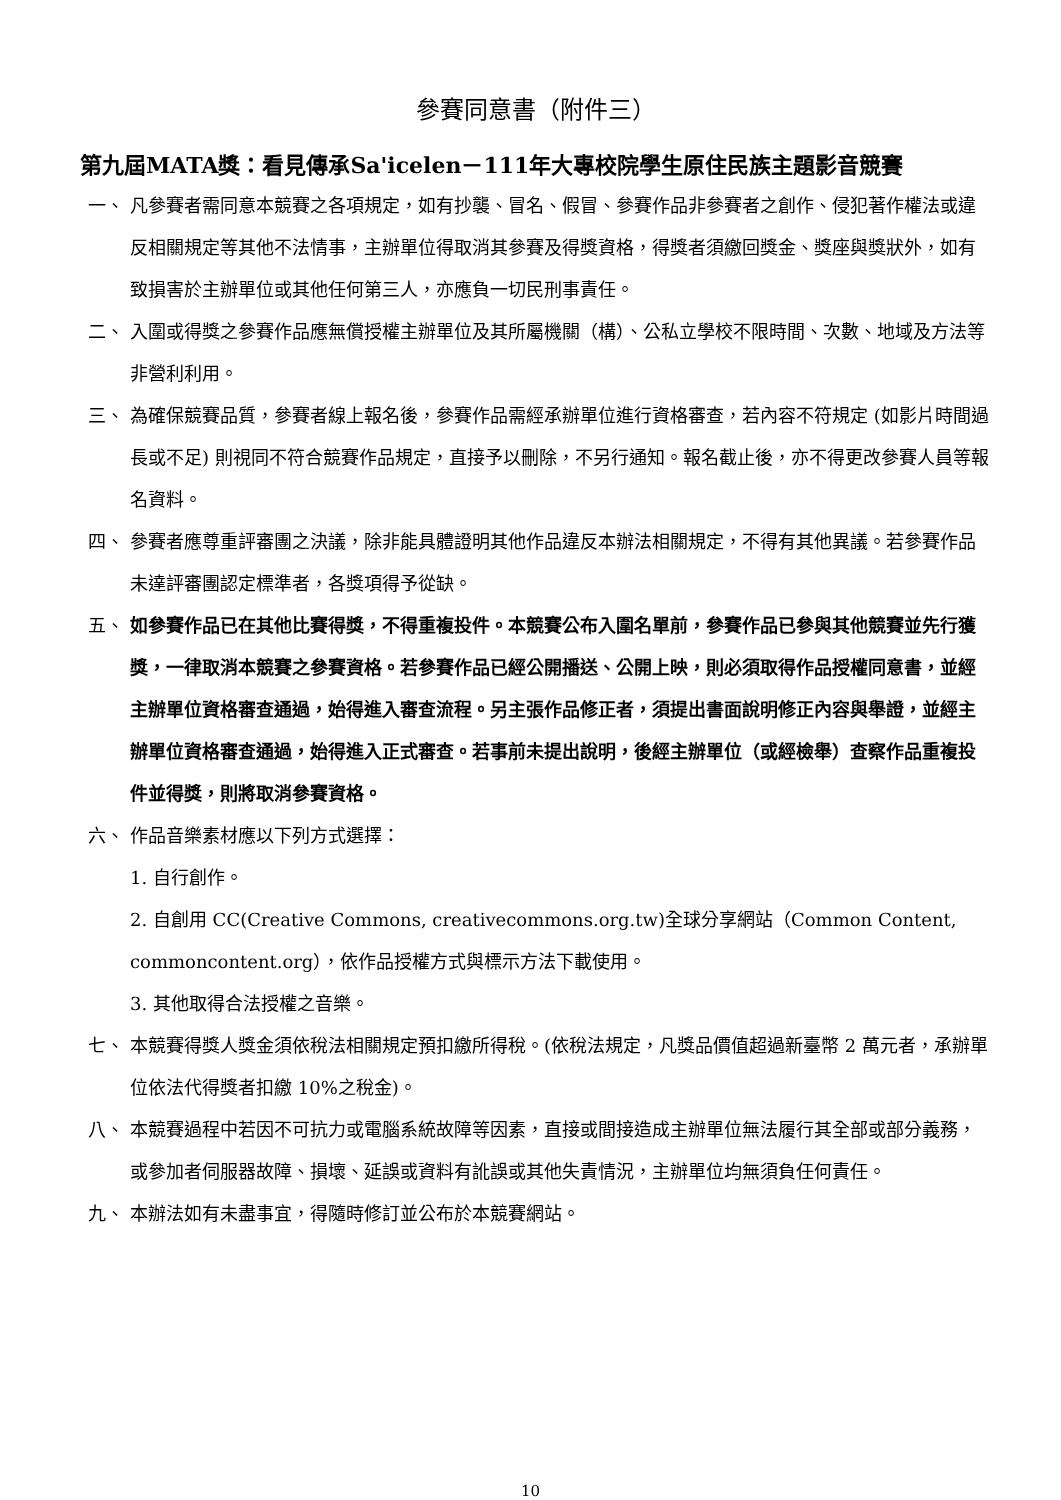參賽同意書（附件三）
第九屆MATA獎：看見傳承Sa'icelen－111年大專校院學生原住民族主題影音競賽
一、 凡參賽者需同意本競賽之各項規定，如有抄襲、冒名、假冒、參賽作品非參賽者之創作、侵犯著作權法或違反相關規定等其他不法情事，主辦單位得取消其參賽及得獎資格，得獎者須繳回獎金、獎座與獎狀外，如有致損害於主辦單位或其他任何第三人，亦應負一切民刑事責任。
二、 入圍或得獎之參賽作品應無償授權主辦單位及其所屬機關（構）、公私立學校不限時間、次數、地域及方法等非營利利用。
三、 為確保競賽品質，參賽者線上報名後，參賽作品需經承辦單位進行資格審查，若內容不符規定 (如影片時間過長或不足) 則視同不符合競賽作品規定，直接予以刪除，不另行通知。報名截止後，亦不得更改參賽人員等報名資料。
四、 參賽者應尊重評審團之決議，除非能具體證明其他作品違反本辦法相關規定，不得有其他異議。若參賽作品未達評審團認定標準者，各獎項得予從缺。
五、 如參賽作品已在其他比賽得獎，不得重複投件。本競賽公布入圍名單前，參賽作品已參與其他競賽並先行獲獎，一律取消本競賽之參賽資格。若參賽作品已經公開播送、公開上映，則必須取得作品授權同意書，並經主辦單位資格審查通過，始得進入審查流程。另主張作品修正者，須提出書面說明修正內容與舉證，並經主辦單位資格審查通過，始得進入正式審查。若事前未提出說明，後經主辦單位（或經檢舉）查察作品重複投件並得獎，則將取消參賽資格。
六、 作品音樂素材應以下列方式選擇：
1. 自行創作。
2. 自創用 CC(Creative Commons, creativecommons.org.tw)全球分享網站（Common Content, commoncontent.org），依作品授權方式與標示方法下載使用。
3. 其他取得合法授權之音樂。
七、 本競賽得獎人獎金須依稅法相關規定預扣繳所得稅。(依稅法規定，凡獎品價值超過新臺幣 2 萬元者，承辦單位依法代得獎者扣繳 10%之稅金)。
八、 本競賽過程中若因不可抗力或電腦系統故障等因素，直接或間接造成主辦單位無法履行其全部或部分義務，或參加者伺服器故障、損壞、延誤或資料有訛誤或其他失責情況，主辦單位均無須負任何責任。
九、 本辦法如有未盡事宜，得隨時修訂並公布於本競賽網站。
10